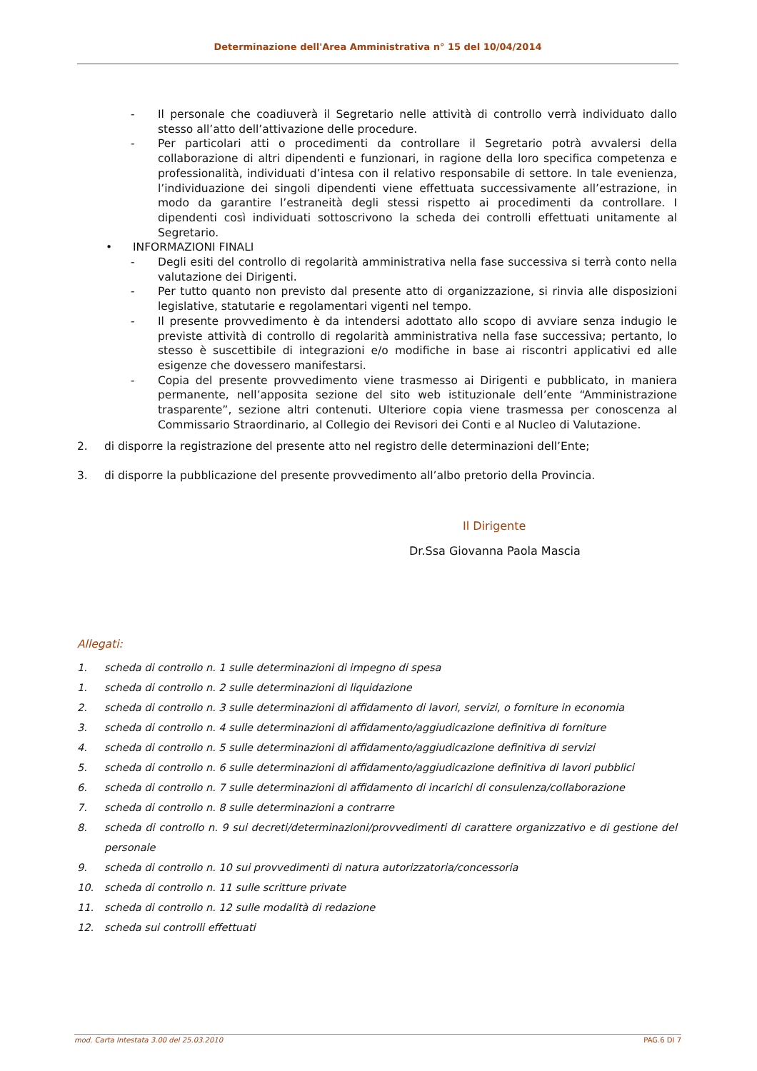Determinazione dell'Area Amministrativa n° 15 del 10/04/2014
- Il personale che coadiuverà il Segretario nelle attività di controllo verrà individuato dallo stesso all’atto dell’attivazione delle procedure.
- Per particolari atti o procedimenti da controllare il Segretario potrà avvalersi della collaborazione di altri dipendenti e funzionari, in ragione della loro specifica competenza e professionalità, individuati d’intesa con il relativo responsabile di settore. In tale evenienza, l’individuazione dei singoli dipendenti viene effettuata successivamente all’estrazione, in modo da garantire l’estraneità degli stessi rispetto ai procedimenti da controllare. I dipendenti così individuati sottoscrivono la scheda dei controlli effettuati unitamente al Segretario.
• INFORMAZIONI FINALI
- Degli esiti del controllo di regolarità amministrativa nella fase successiva si terrà conto nella valutazione dei Dirigenti.
- Per tutto quanto non previsto dal presente atto di organizzazione, si rinvia alle disposizioni legislative, statutarie e regolamentari vigenti nel tempo.
- Il presente provvedimento è da intendersi adottato allo scopo di avviare senza indugio le previste attività di controllo di regolarità amministrativa nella fase successiva; pertanto, lo stesso è suscettibile di integrazioni e/o modifiche in base ai riscontri applicativi ed alle esigenze che dovessero manifestarsi.
- Copia del presente provvedimento viene trasmesso ai Dirigenti e pubblicato, in maniera permanente, nell’apposita sezione del sito web istituzionale dell’ente “Amministrazione trasparente”, sezione altri contenuti. Ulteriore copia viene trasmessa per conoscenza al Commissario Straordinario, al Collegio dei Revisori dei Conti e al Nucleo di Valutazione.
2. di disporre la registrazione del presente atto nel registro delle determinazioni dell’Ente;
3. di disporre la pubblicazione del presente provvedimento all’albo pretorio della Provincia.
Il Dirigente
Dr.Ssa Giovanna Paola Mascia
Allegati:
1. scheda di controllo n. 1 sulle determinazioni di impegno di spesa
1. scheda di controllo n. 2 sulle determinazioni di liquidazione
2. scheda di controllo n. 3 sulle determinazioni di affidamento di lavori, servizi, o forniture in economia
3. scheda di controllo n. 4 sulle determinazioni di affidamento/aggiudicazione definitiva di forniture
4. scheda di controllo n. 5 sulle determinazioni di affidamento/aggiudicazione definitiva di servizi
5. scheda di controllo n. 6 sulle determinazioni di affidamento/aggiudicazione definitiva di lavori pubblici
6. scheda di controllo n. 7 sulle determinazioni di affidamento di incarichi di consulenza/collaborazione
7. scheda di controllo n. 8 sulle determinazioni a contrarre
8. scheda di controllo n. 9 sui decreti/determinazioni/provvedimenti di carattere organizzativo e di gestione del personale
9. scheda di controllo n. 10 sui provvedimenti di natura autorizzatoria/concessoria
10. scheda di controllo n. 11 sulle scritture private
11. scheda di controllo n. 12 sulle modalità di redazione
12. scheda sui controlli effettuati
mod. Carta Intestata 3.00 del 25.03.2010 PAG.6 DI 7